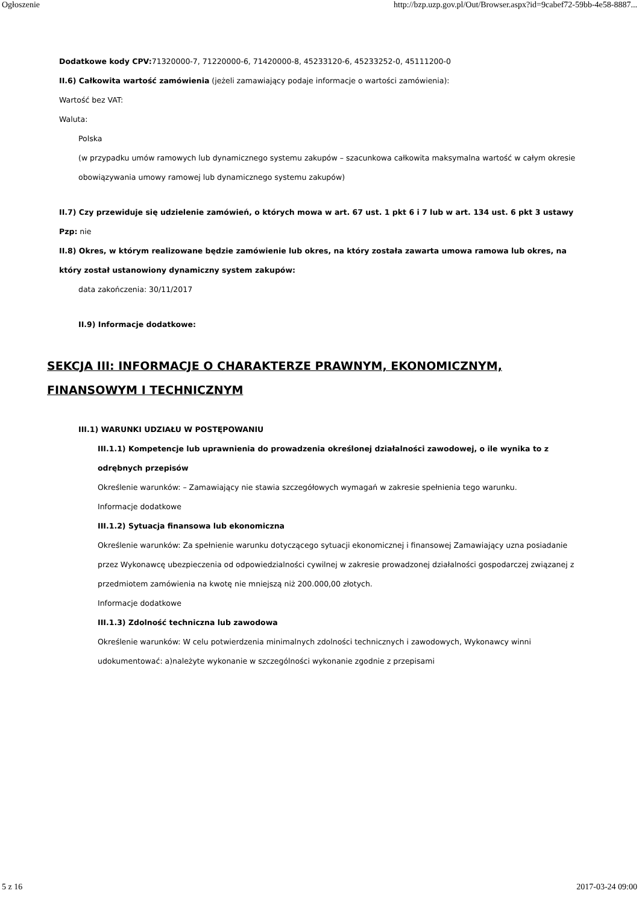Ogłoszenie http://bzp.uzp.gov.pl/Out/Browser.aspx?id=9cabef72-59bb-4e58-8887...
Dodatkowe kody CPV: 71320000-7, 71220000-6, 71420000-8, 45233120-6, 45233252-0, 45111200-0
II.6) Całkowita wartość zamówienia (jeżeli zamawiający podaje informacje o wartości zamówienia):
Wartość bez VAT:
Waluta:
Polska
(w przypadku umów ramowych lub dynamicznego systemu zakupów – szacunkowa całkowita maksymalna wartość w całym okresie obowiązywania umowy ramowej lub dynamicznego systemu zakupów)
II.7) Czy przewiduje się udzielenie zamówień, o których mowa w art. 67 ust. 1 pkt 6 i 7 lub w art. 134 ust. 6 pkt 3 ustawy Pzp: nie
II.8) Okres, w którym realizowane będzie zamówienie lub okres, na który została zawarta umowa ramowa lub okres, na który został ustanowiony dynamiczny system zakupów:
data zakończenia: 30/11/2017
II.9) Informacje dodatkowe:
SEKCJA III: INFORMACJE O CHARAKTERZE PRAWNYM, EKONOMICZNYM, FINANSOWYM I TECHNICZNYM
III.1) WARUNKI UDZIAŁU W POSTĘPOWANIU
III.1.1) Kompetencje lub uprawnienia do prowadzenia określonej działalności zawodowej, o ile wynika to z odrębnych przepisów
Określenie warunków: – Zamawiający nie stawia szczegółowych wymagań w zakresie spełnienia tego warunku.
Informacje dodatkowe
III.1.2) Sytuacja finansowa lub ekonomiczna
Określenie warunków: Za spełnienie warunku dotyczącego sytuacji ekonomicznej i finansowej Zamawiający uzna posiadanie przez Wykonawcę ubezpieczenia od odpowiedzialności cywilnej w zakresie prowadzonej działalności gospodarczej związanej z przedmiotem zamówienia na kwotę nie mniejszą niż 200.000,00 złotych.
Informacje dodatkowe
III.1.3) Zdolność techniczna lub zawodowa
Określenie warunków: W celu potwierdzenia minimalnych zdolności technicznych i zawodowych, Wykonawcy winni udokumentować: a)należyte wykonanie w szczególności wykonanie zgodnie z przepisami
5 z 16 2017-03-24 09:00